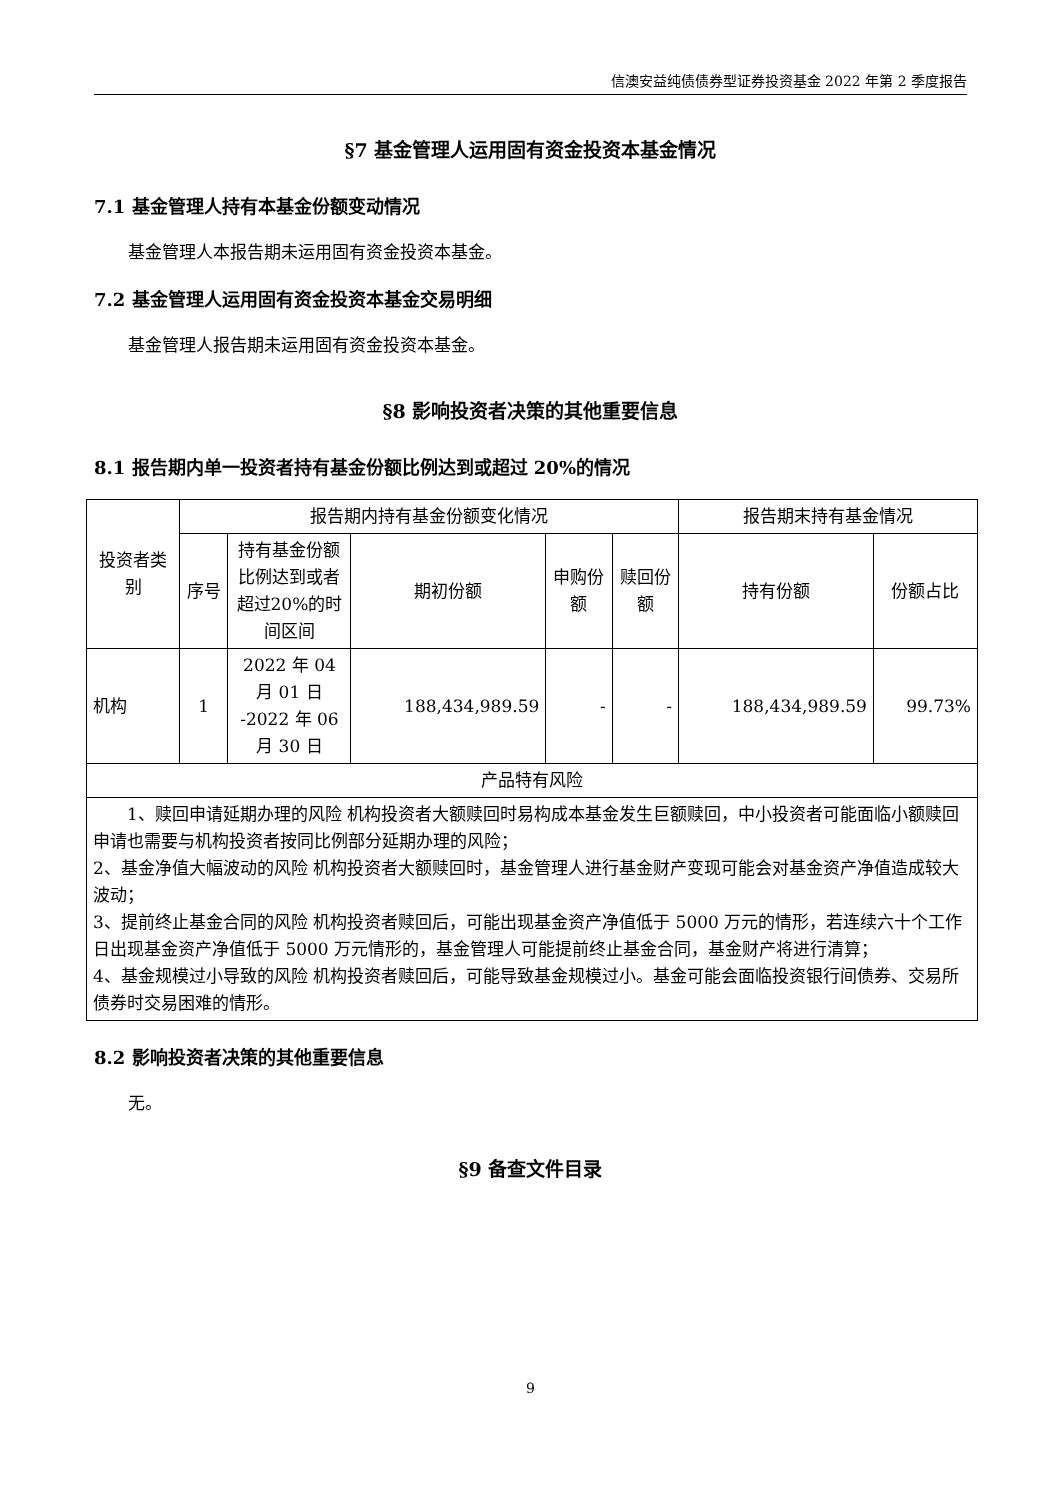信澳安益纯债债券型证券投资基金 2022 年第 2 季度报告
§7 基金管理人运用固有资金投资本基金情况
7.1 基金管理人持有本基金份额变动情况
基金管理人本报告期未运用固有资金投资本基金。
7.2 基金管理人运用固有资金投资本基金交易明细
基金管理人报告期未运用固有资金投资本基金。
§8 影响投资者决策的其他重要信息
8.1 报告期内单一投资者持有基金份额比例达到或超过 20%的情况
| 投资者类别 | 报告期内持有基金份额变化情况 | | | | | 报告期末持有基金情况 | |
| | 序号 | 持有基金份额比例达到或者超过20%的时间区间 | 期初份额 | 申购份额 | 赎回份额 | 持有份额 | 份额占比 |
| 机构 | 1 | 2022 年 04 月 01 日 -2022 年 06 月 30 日 | 188,434,989.59 | - | - | 188,434,989.59 | 99.73% |
| 产品特有风险 | | | | | | | |
| 1、赎回申请延期办理的风险 机构投资者大额赎回时易构成本基金发生巨额赎回，中小投资者可能面临小额赎回申请也需要与机构投资者按同比例部分延期办理的风险； 2、基金净值大幅波动的风险 机构投资者大额赎回时，基金管理人进行基金财产变现可能会对基金资产净值造成较大波动； 3、提前终止基金合同的风险 机构投资者赎回后，可能出现基金资产净值低于 5000 万元的情形，若连续六十个工作日出现基金资产净值低于 5000 万元情形的，基金管理人可能提前终止基金合同，基金财产将进行清算； 4、基金规模过小导致的风险 机构投资者赎回后，可能导致基金规模过小。基金可能会面临投资银行间债券、交易所债券时交易困难的情形。 | | | | | | | |
8.2 影响投资者决策的其他重要信息
无。
§9 备查文件目录
9